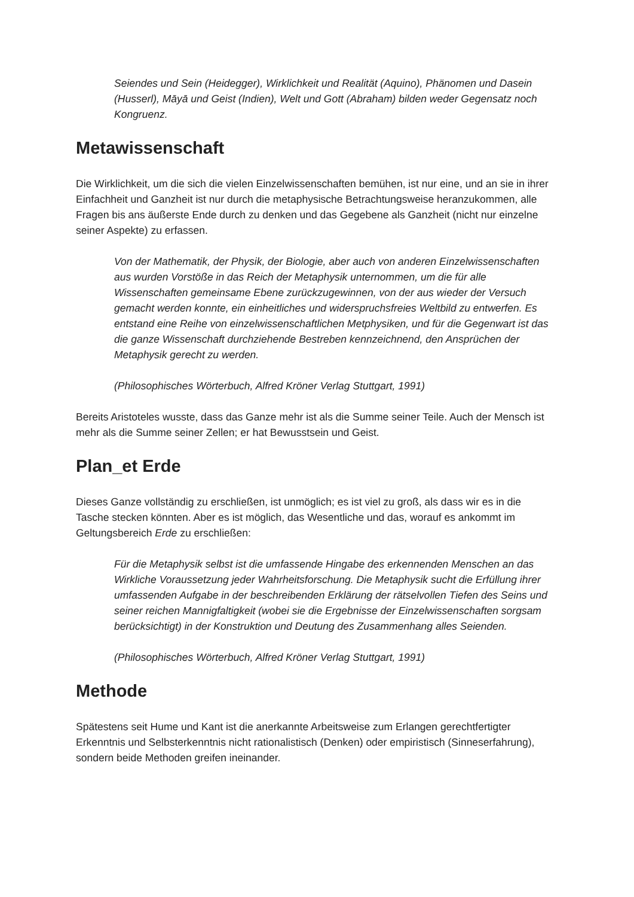Seiendes und Sein (Heidegger), Wirklichkeit und Realität (Aquino), Phänomen und Dasein (Husserl), Māyā und Geist (Indien), Welt und Gott (Abraham) bilden weder Gegensatz noch Kongruenz.
Metawissenschaft
Die Wirklichkeit, um die sich die vielen Einzelwissenschaften bemühen, ist nur eine, und an sie in ihrer Einfachheit und Ganzheit ist nur durch die metaphysische Betrachtungsweise heranzukommen, alle Fragen bis ans äußerste Ende durch zu denken und das Gegebene als Ganzheit (nicht nur einzelne seiner Aspekte) zu erfassen.
Von der Mathematik, der Physik, der Biologie, aber auch von anderen Einzelwissenschaften aus wurden Vorstöße in das Reich der Metaphysik unternommen, um die für alle Wissenschaften gemeinsame Ebene zurückzugewinnen, von der aus wieder der Versuch gemacht werden konnte, ein einheitliches und widerspruchsfreies Weltbild zu entwerfen. Es entstand eine Reihe von einzelwissenschaftlichen Metphysiken, und für die Gegenwart ist das die ganze Wissenschaft durchziehende Bestreben kennzeichnend, den Ansprüchen der Metaphysik gerecht zu werden.
(Philosophisches Wörterbuch, Alfred Kröner Verlag Stuttgart, 1991)
Bereits Aristoteles wusste, dass das Ganze mehr ist als die Summe seiner Teile. Auch der Mensch ist mehr als die Summe seiner Zellen; er hat Bewusstsein und Geist.
Plan_et Erde
Dieses Ganze vollständig zu erschließen, ist unmöglich; es ist viel zu groß, als dass wir es in die Tasche stecken könnten. Aber es ist möglich, das Wesentliche und das, worauf es ankommt im Geltungsbereich Erde zu erschließen:
Für die Metaphysik selbst ist die umfassende Hingabe des erkennenden Menschen an das Wirkliche Voraussetzung jeder Wahrheitsforschung. Die Metaphysik sucht die Erfüllung ihrer umfassenden Aufgabe in der beschreibenden Erklärung der rätselvollen Tiefen des Seins und seiner reichen Mannigfaltigkeit (wobei sie die Ergebnisse der Einzelwissenschaften sorgsam berücksichtigt) in der Konstruktion und Deutung des Zusammenhang alles Seienden.
(Philosophisches Wörterbuch, Alfred Kröner Verlag Stuttgart, 1991)
Methode
Spätestens seit Hume und Kant ist die anerkannte Arbeitsweise zum Erlangen gerechtfertigter Erkenntnis und Selbsterkenntnis nicht rationalistisch (Denken) oder empiristisch (Sinneserfahrung), sondern beide Methoden greifen ineinander.